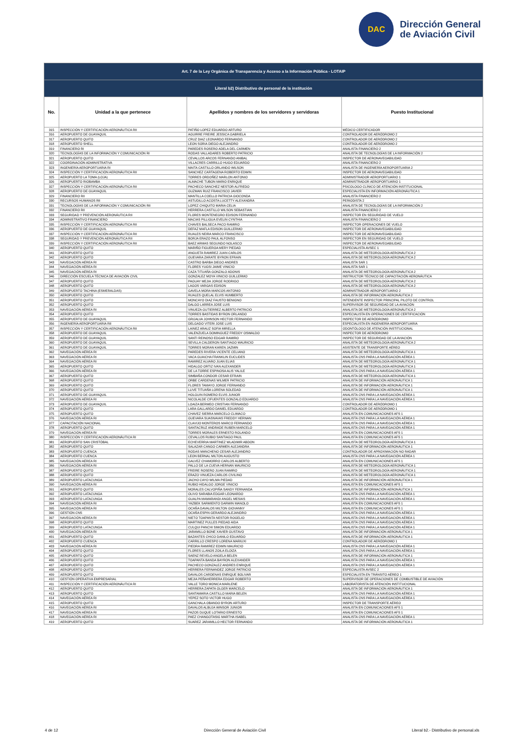DAC
Dirección General
de Aviación Civil
| Art. 7 de la Ley Orgánica de Transparencia y Acceso a la Información Pública - LOTAIP | | | |
| Literal b2) Distributivo de personal de la institución | | | |
| No. | Unidad a la que pertenece | Apellidos y nombres de los servidores y servidoras | Puesto Institucional |
| 315 | INSPECCIÓN Y CERTIFICACIÓN AERONÁUTICA RII | PATIÑO LOPEZ EDUARDO ARTURO | MÉDICO CERTIFICADOR |
| 316 | AEROPUERTO DE GUAYAQUIL | AGUIRRE FREIRE JESSICA GABRIELA | CONTROLADOR DE AERÓDROMO 2 |
| 317 | AEROPUERTO QUITO | CRUZ DIAZ LEONARDO FERNANDO | CONTROLADOR DE AERÓDROMO 2 |
| 318 | AEROPUERTO SHELL | LEON SORIA DIEGO ALEJANDRO | CONTROLADOR DE AERÓDROMO 2 |
| 319 | FINANCIERO RI | PAREDES ROSERO ADELA DEL CARMEN | ANALISTA FINANCIERO 2 |
| 320 | TECNOLOGÍAS DE LA INFORMACIÓN Y COMUNICACIÓN RI | RODAS VALLADARES ROBERTO PATRICIO | ANALISTA DE TECNOLOGÍAS DE LA INFORMACIÓN 2 |
| 321 | AEROPUERTO QUITO | CEVALLOS ARCOS FERNANDO ANIBAL | INSPECTOR DE AERONAVEGABILIDAD |
| 322 | COORDINACIÓN ADMINISTRATIVA | VILLACRES CARRILLO HUGO EDUARDO | ANALISTA FINANCIERO 2 |
| 323 | INGENIERÍA AEROPORTUARIA RI | MAITA CASTILLO ORLANDO WILSON | ANALISTA DE INGENIERÍA AEROPORTUARIA 2 |
| 324 | INSPECCIÓN Y CERTIFICACIÓN AERONÁUTICA RII | SANCHEZ CARTAGENA ROBERTO EDWIN | INSPECTOR DE AERONAVEGABILIDAD |
| 325 | AEROPUERTO LA TOMA (LOJA) | TORRES ORDOÑEZ MARLON ANTONIO | ADMINISTRADOR AEROPORTUARIO 1 |
| 326 | AEROPUERTO RIOBAMBA | ALMACHE TUBON MARIO ENRIQUE | ADMINISTRADOR AEROPORTUARIO 1 |
| 327 | INSPECCIÓN Y CERTIFICACIÓN AERONÁUTICA RII | PACHECO SANCHEZ NESTOR ALFREDO | PSICOLOGO CLÍNICO DE ATENCIÓN INSTITUCIONAL |
| 328 | AEROPUERTO DE GUAYAQUIL | GUZMAN RUIZ FRANCISCO JAVIER | ESPECIALISTA EN INFORMACIÓN AERONÁUTICA 1 |
| 329 | FINANCIERO RII | MANTILLA COELLO PATRICIA GIOCONDA | ANALISTA FINANCIERO 2 |
| 330 | RECURSOS HUMANOS RII | ASTUDILLO ACOSTA LUCETTY ALEXANDRA | PERIODISTA 2 |
| 331 | TECNOLOGÍAS DE LA INFORMACIÓN Y COMUNICACIÓN RII | LOPEZ CHIQUITO MARIA CELIA | ANALISTA DE TECNOLOGÍAS DE LA INFORMACIÓN 2 |
| 332 | FINANCIERO RII | HERRERA CASTILLO WILSON SEBASTIAN | ANALISTA FINANCIERO 2 |
| 333 | SEGURIDAD Y PREVENCIÓN AERONÁUTICA RII | FLORES MONTENEGRO EDISON FERNANDO | INSPECTOR EN SEGURIDAD DE VUELO |
| 334 | ADMINISTRATIVO FINANCIERO | MACIAS PILLIGUA EVELIN CYNTHIA | ANALISTA FINANCIERO 2 |
| 335 | INSPECCIÓN Y CERTIFICACIÓN AERONÁUTICA RII | CHAVES BALSECA PACO RAMIRO | INSPECTOR OPERACIONES DE VUELO |
| 336 | AEROPUERTO DE GUAYAQUIL | DEFAZ MAFLA EDISON GUILLERMO | INSPECTOR DE AERONAVEGABILIDAD |
| 337 | INSPECCIÓN Y CERTIFICACIÓN AERONÁUTICA RII | RUALES NEIRA MARCO FRANCISCO | INSPECTOR DE AERONAVEGABILIDAD |
| 338 | SEGURIDAD Y PREVENCIÓN AERONÁUTICA RII | BORJA ERAZO PAUL ALFONSO | INSPECTOR EN SEGURIDAD DE VUELO |
| 339 | INSPECCIÓN Y CERTIFICACIÓN AERONÁUTICA RII | BAEZ ARMAS SEGUNDO NOLASCO | INSPECTOR DE AERONAVEGABILIDAD |
| 340 | AEROPUERTO QUITO | MARIÑO FIGUEROA MERY PIEDAD | ESPECIALISTA AVSEC 1 |
| 341 | AEROPUERTO QUITO | ANGUETA RAMIREZ JUAN CARLOS | ANALISTA DE METEOROLOGÍA AERONÁUTICA 2 |
| 342 | AEROPUERTO QUITO | GUEVARA ZARATE BYRON EFRAIN | ANALISTA DE METEOROLOGÍA AERONÁUTICA 2 |
| 343 | NAVEGACIÓN AÉREA RI | CASTRO BARBA DIEGO ANDRES | ANALISTA SAR 1 |
| 344 | NAVEGACIÓN AÉREA RI | FLORES YUGSI JAIME VINICIO | ANALISTA SAR 1 |
| 345 | NAVEGACIÓN AÉREA RI | CAZA TITUAÑA GONZALO ADONIS | ANALISTA DE METEOROLOGÍA AERONÁUTICA 2 |
| 346 | DIRECCIÓN ESCUELA TÉCNICA DE AVIACIÓN CIVIL | GONZALEZ MOYA VINICIO GUILLERMO | INSTRUCTOR TÉCNICO DE CAPACITACIÓN AERONÁUTICA |
| 347 | AEROPUERTO QUITO | PAGUAY MEJIA JORGE RODRIGO | ANALISTA DE METEOROLOGÍA AERONÁUTICA 2 |
| 348 | AEROPUERTO QUITO | LAGOS VARGAS EDISON | ANALISTA DE METEOROLOGÍA AERONÁUTICA 2 |
| 349 | AEROPUERTO TACHINA (ESMERALDAS) | GAVELA MORA MARCOS ANTONIO | ADMINISTRADOR AEROPORTUARIO 2 |
| 350 | AEROPUERTO QUITO | RUALES QUELAL ELVIS HUMBERTO | ANALISTA DE INFORMACIÓN AERONÁUTICA 2 |
| 351 | AEROPUERTO QUITO | MONCAYO DIAZ FAUSTO BENIGNO | INTENDENTE INSPECTOR PRINCIPAL PILOTO DE CONTROL |
| 352 | AEROPUERTO QUITO | DALGO LARREA JOSE LUIS | SUPERVISOR DE SEGURIDAD DE LA AVIACIÓN |
| 353 | NAVEGACIÓN AÉREA RI | VINUEZA GUTIERREZ ALBERTO PATRICIO | ANALISTA DE METEOROLOGÍA AERONÁUTICA 2 |
| 354 | AEROPUERTO QUITO | TORRES BASTIDAS BYRON ORLANDO | ESPECIALISTA EN OPERACIONES DE CERTIFICACIÓN |
| 355 | AEROPUERTO DE GUAYAQUIL | GRIJALVA JOHNSON HECTOR FERNANDO | INSPECTOR DE AERÓDROMO |
| 356 | INGENIERÍA AEROPORTUARIA RII | DELGADO VITERI JOSE LUIS | ESPECIALISTA EN INGENIERÍA AEROPORTUARIA |
| 357 | INSPECCIÓN Y CERTIFICACIÓN AERONÁUTICA RII | LAINEZ ARAUZ SOFIA MIRELLA | ODONTÓLOGO DE ATENCIÓN INSTITUCIONAL |
| 358 | AEROPUERTO DE GUAYAQUIL | VALENZUELA DOMINGUEZ FREDDY OSWALDO | INSPECTOR DE AERÓDROMO |
| 359 | AEROPUERTO DE GUAYAQUIL | SANTI REINOSO EDGAR RAMIRO | INSPECTOR DE SEGURIDAD DE LA AVIACIÓN |
| 360 | AEROPUERTO DE GUAYAQUIL | SEVILLA CALDERON SANTIAGO MAURICIO | ANALISTA DE METEOROLOGÍA AERONÁUTICA 2 |
| 361 | AEROPUERTO DE GUAYAQUIL | TORRES MORAN KAREN JAZMIN | ASISTENTE DE TRANSPORTE AÉREO |
| 362 | NAVEGACIÓN AÉREA RI | PAREDES RIVERA VICENTE CELIANO | ANALISTA DE METEOROLOGÍA AERONÁUTICA 1 |
| 363 | NAVEGACIÓN AÉREA RI | VACA GUAICHA FRANKLIN EUCLIDES | ANALISTA CNS PARA LA NAVEGACIÓN AÉREA 1 |
| 364 | NAVEGACIÓN AÉREA RI | RAMIREZ ALVARO JUAN ELIAS | ANALISTA DE METEOROLOGÍA AERONÁUTICA 1 |
| 365 | AEROPUERTO QUITO | HIDALGO ORTIZ IVAN ALEXANDER | ANALISTA DE METEOROLOGÍA AERONÁUTICA 1 |
| 366 | NAVEGACIÓN AÉREA RI | DE LA TORRE ESPINOSA ALIS YALILE | ANALISTA CNS PARA LA NAVEGACIÓN AÉREA 1 |
| 367 | AEROPUERTO QUITO | SIMBAÑA CONDOR CESAR EFRAIN | ANALISTA DE METEOROLOGÍA AERONÁUTICA 1 |
| 368 | AEROPUERTO QUITO | ORBE CARDENAS WILMER PATRICIO | ANALISTA DE INFORMACIÓN AERONÁUTICA 1 |
| 369 | AEROPUERTO QUITO | FLORES TAMAYO JORGE FERNANDO | ANALISTA DE INFORMACIÓN AERONÁUTICA 1 |
| 370 | AEROPUERTO QUITO | LLIVE TITUAÑA LORENA SOLEDAD | ANALISTA DE INFORMACIÓN AERONÁUTICA 1 |
| 371 | AEROPUERTO DE GUAYAQUIL | HOLGUIN ROMERO ELVIS JUNIOR | ANALISTA CNS PARA LA NAVEGACIÓN AÉREA 1 |
| 372 | NAVEGACIÓN AÉREA RI | NICOLALDE CIFUENTES GONZALO EDUARDO | ANALISTA CNS PARA LA NAVEGACIÓN AÉREA 1 |
| 373 | AEROPUERTO DE GUAYAQUIL | LOAIZA BERMEO CRISTIAN FERNANDO | CONTROLADOR DE AERÓDROMO 1 |
| 374 | AEROPUERTO QUITO | LARA GALLARDO DANIEL EDUARDO | CONTROLADOR DE AERÓDROMO 1 |
| 375 | AEROPUERTO QUITO | CHAVEZ SIERRA MARCELO CLIMACO | ANALISTA EN COMUNICACIONES AFS 1 |
| 376 | NAVEGACIÓN AÉREA RI | GUEVARA SUASNAVAS FREDDY HERNAN | ANALISTA CNS PARA LA NAVEGACIÓN AÉREA 1 |
| 377 | CAPACITACIÓN NACIONAL | CLAVIJO MONTEROS MARCO FERNANDO | ANALISTA CNS PARA LA NAVEGACIÓN AÉREA 1 |
| 378 | AEROPUERTO QUITO | SANTACRUZ ANDRADE RUBEN MARCELO | ANALISTA CNS PARA LA NAVEGACIÓN AÉREA 1 |
| 379 | NAVEGACIÓN AÉREA RI | TORRES MORALES ERNESTO ROLANDO | ANALISTA EN COMUNICACIONES AFS 1 |
| 380 | INSPECCIÓN Y CERTIFICACIÓN AERONÁUTICA RI | CEVALLOS RUBIO SANTIAGO PAUL | ANALISTA EN COMUNICACIONES AFS 1 |
| 381 | AEROPUERTO SAN CRISTÓBAL | ECHEVERRIA MARTINEZ WLADIMIR ABDON | ANALISTA DE METEOROLOGÍA AERONÁUTICA 1 |
| 382 | AEROPUERTO QUITO | SALAZAR CANGO CARMEN ALEJANDRA | ANALISTA DE INFORMACIÓN AERONÁUTICA 1 |
| 383 | AEROPUERTO CUENCA | RODAS MANCHENO CESAR ALEJANDRO | CONTROLADOR DE APROXIMACIÓN NO RADAR |
| 384 | AEROPUERTO CUENCA | LEON BERNAL MILTON AUGUSTO | ANALISTA CNS PARA LA NAVEGACIÓN AÉREA 1 |
| 385 | NAVEGACIÓN AÉREA RI | GALVEZ CHAMORRO CARLOS ALBERTO | ANALISTA EN COMUNICACIONES AFS 1 |
| 386 | NAVEGACIÓN AÉREA RI | PALLO DE LA CUEVA HERNAN MAURICIO | ANALISTA DE METEOROLOGÍA AERONÁUTICA 1 |
| 387 | AEROPUERTO QUITO | FREIRE ROSERO JUAN RAMIRO | ANALISTA DE METEOROLOGÍA AERONÁUTICA 1 |
| 388 | AEROPUERTO QUITO | ERAZO VINUEZA CARLOS CIVILINO | ANALISTA DE METEOROLOGÍA AERONÁUTICA 1 |
| 389 | AEROPUERTO LATACUNGA | JACHO CAYO WILMA PIEDAD | ANALISTA DE INFORMACIÓN AERONÁUTICA 1 |
| 390 | NAVEGACIÓN AÉREA RI | RUBIO HIDALGO JORGE VINICIO | ANALISTA EN COMUNICACIONES AFS 1 |
| 391 | AEROPUERTO QUITO | MORALES CALVOPIÑA SANDY FERNANDA | ANALISTA DE INFORMACIÓN AERONÁUTICA 1 |
| 392 | AEROPUERTO LATACUNGA | OLIVO SARABIA EDGAR LEONARDO | ANALISTA CNS PARA LA NAVEGACIÓN AÉREA 1 |
| 393 | AEROPUERTO LATACUNGA | GUALPA MAMARANDI ANGEL MESIAS | ANALISTA CNS PARA LA NAVEGACIÓN AÉREA 1 |
| 394 | NAVEGACIÓN AÉREA RI | YAZBEK SARMIENTO DARWIN MANOLO | ANALISTA EN COMUNICACIONES AFS 1 |
| 395 | NAVEGACIÓN AÉREA RI | OCAÑA DAVALOS MILTON GIOVANNY | ANALISTA EN COMUNICACIONES AFS 1 |
| 396 | GESTIÓN CNS | OCAÑA ESPIN GERARDO ALEJANDRO | ANALISTA CNS PARA LA NAVEGACIÓN AÉREA 1 |
| 397 | NAVEGACIÓN AÉREA RI | NIETO TOAPANTA NESTOR ROGELIO | ANALISTA CNS PARA LA NAVEGACIÓN AÉREA 1 |
| 398 | AEROPUERTO QUITO | MARTINEZ PULLES PIEDAD AIDA | ANALISTA CNS PARA LA NAVEGACIÓN AÉREA 1 |
| 399 | AEROPUERTO LATACUNGA | CULQUI PANCHI SIMON EDUARDO | ANALISTA CNS PARA LA NAVEGACIÓN AÉREA 1 |
| 400 | NAVEGACIÓN AÉREA RI | JARAMILLO BONE XAVIER GUSTAVO | ANALISTA DE INFORMACIÓN AERONÁUTICA 1 |
| 401 | AEROPUERTO QUITO | BAZANTES CHICO DANILO EDUARDO | ANALISTA DE INFORMACIÓN AERONÁUTICA 1 |
| 402 | AEROPUERTO CUENCA | CARRILLO CRESPO LORENA MARIUXI | CONTROLADOR DE AERÓDROMO 1 |
| 403 | NAVEGACIÓN AÉREA RI | PIEDRA RAMIREZ EDWIN MAURICIO | ANALISTA CNS PARA LA NAVEGACIÓN AÉREA 1 |
| 404 | AEROPUERTO QUITO | FLORES LLANOS ZOILA ELOIZA | ANALISTA CNS PARA LA NAVEGACIÓN AÉREA 1 |
| 405 | AEROPUERTO QUITO | SAENZ REVELO ANGELA BELEN | ANALISTA DE INFORMACIÓN AERONÁUTICA 1 |
| 406 | AEROPUERTO QUITO | TOAPANTA BANDA BAYRON ALEXANDER | ANALISTA CNS PARA LA NAVEGACIÓN AÉREA 1 |
| 407 | AEROPUERTO QUITO | PACHECO GONZALEZ ANDRES ENRIQUE | ANALISTA CNS PARA LA NAVEGACIÓN AÉREA 1 |
| 408 | AEROPUERTO QUITO | HERRERA FERNANDEZ JORGE PATRICIO | ESPECIALISTA AVSEC 2 |
| 409 | AEROPUERTO QUITO | DAVALOS CARDENAS ENRIQUE BOLIVAR | ESPECIALISTA EN TRÁNSITO AÉREO 1 |
| 410 | GESTIÓN OPERATIVA EMPRESARIAL | MEJIA PEÑAHERRERA EDGAR ROBERTO | SUPERVISOR DE OPERACIONES DE COMBUSTIBLE DE AVIACIÓN |
| 411 | INSPECCIÓN Y CERTIFICACIÓN AERONÁUTICA RI | VALLE TORO MONICA MARLENE | LABORATORISTA DE ATENCIÓN INSTITUCIONAL |
| 412 | AEROPUERTO QUITO | HERRERA ZAPATA OLGER MARCELO | ANALISTA DE INFORMACIÓN AERONÁUTICA 1 |
| 413 | AEROPUERTO QUITO | SANTAMARIA CASTILLO MARIA BELEN | ANALISTA CNS PARA LA NAVEGACIÓN AÉREA 1 |
| 414 | NAVEGACIÓN AÉREA RI | YEPEZ SOTO VICTOR HUGO | ANALISTA CNS PARA LA NAVEGACIÓN AÉREA 1 |
| 415 | AEROPUERTO QUITO | GANCHALA OBANDO BYRON ARTURO | INSPECTOR DE TRANSPORTE AÉREO |
| 416 | NAVEGACIÓN AÉREA RI | DAVALOS ALBUJA WINSOR JUNIOR | ANALISTA EN COMUNICACIONES AFS 1 |
| 417 | NAVEGACIÓN AÉREA RI | PAZOS DUQUE LOTARIO ERNESTO | ANALISTA EN COMUNICACIONES AFS 1 |
| 418 | NAVEGACIÓN AÉREA RI | PAEZ CHANGOTASIG MARTHA ISABEL | ANALISTA CNS PARA LA NAVEGACIÓN AÉREA 1 |
| 419 | AEROPUERTO QUITO | SUAREZ JARAMILLO HECTOR FERNANDO | ANALISTA DE INFORMACIÓN AERONÁUTICA 1 |
4 de 12 Dirección General de Aviación Civil Literal b2.- Distributivo de personal.xls